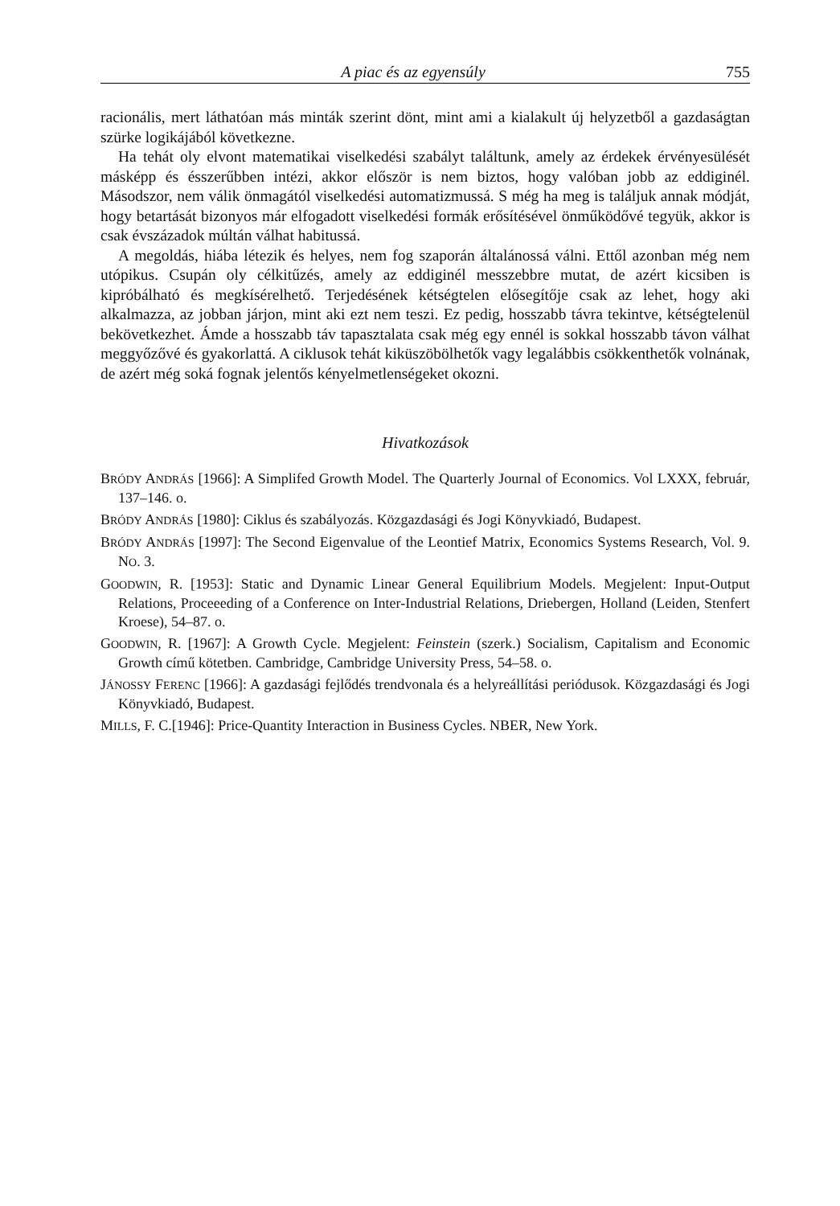A piac és az egyensúly 755
racionális, mert láthatóan más minták szerint dönt, mint ami a kialakult új helyzetből a gazdaságtan szürke logikájából következne.
Ha tehát oly elvont matematikai viselkedési szabályt találtunk, amely az érdekek érvényesülését másképp és ésszerűbben intézi, akkor először is nem biztos, hogy valóban jobb az eddiginél. Másodszor, nem válik önmagától viselkedési automatizmussá. S még ha meg is találjuk annak módját, hogy betartását bizonyos már elfogadott viselkedési formák erősítésével önműködővé tegyük, akkor is csak évszázadok múltán válhat habitussá.
A megoldás, hiába létezik és helyes, nem fog szaporán általánossá válni. Ettől azonban még nem utópikus. Csupán oly célkitűzés, amely az eddiginél messzebbre mutat, de azért kicsiben is kipróbálható és megkísérelhető. Terjedésének kétségtelen elősegítője csak az lehet, hogy aki alkalmazza, az jobban járjon, mint aki ezt nem teszi. Ez pedig, hosszabb távra tekintve, kétségtelenül bekövetkezhet. Ámde a hosszabb táv tapasztalata csak még egy ennél is sokkal hosszabb távon válhat meggyőzővé és gyakorlattá. A ciklusok tehát kiküszöbölhetők vagy legalábbis csökkenthetők volnának, de azért még soká fognak jelentős kényelmetlenségeket okozni.
Hivatkozások
BRÓDY ANDRÁS [1966]: A Simplifed Growth Model. The Quarterly Journal of Economics. Vol LXXX, február, 137–146. o.
BRÓDY ANDRÁS [1980]: Ciklus és szabályozás. Közgazdasági és Jogi Könyvkiadó, Budapest.
BRÓDY ANDRÁS [1997]: The Second Eigenvalue of the Leontief Matrix, Economics Systems Research, Vol. 9. NO. 3.
GOODWIN, R. [1953]: Static and Dynamic Linear General Equilibrium Models. Megjelent: Input-Output Relations, Proceeeding of a Conference on Inter-Industrial Relations, Driebergen, Holland (Leiden, Stenfert Kroese), 54–87. o.
GOODWIN, R. [1967]: A Growth Cycle. Megjelent: Feinstein (szerk.) Socialism, Capitalism and Economic Growth című kötetben. Cambridge, Cambridge University Press, 54–58. o.
JÁNOSSY FERENC [1966]: A gazdasági fejlődés trendvonala és a helyreállítási periódusok. Közgazdasági és Jogi Könyvkiadó, Budapest.
MILLS, F. C.[1946]: Price-Quantity Interaction in Business Cycles. NBER, New York.